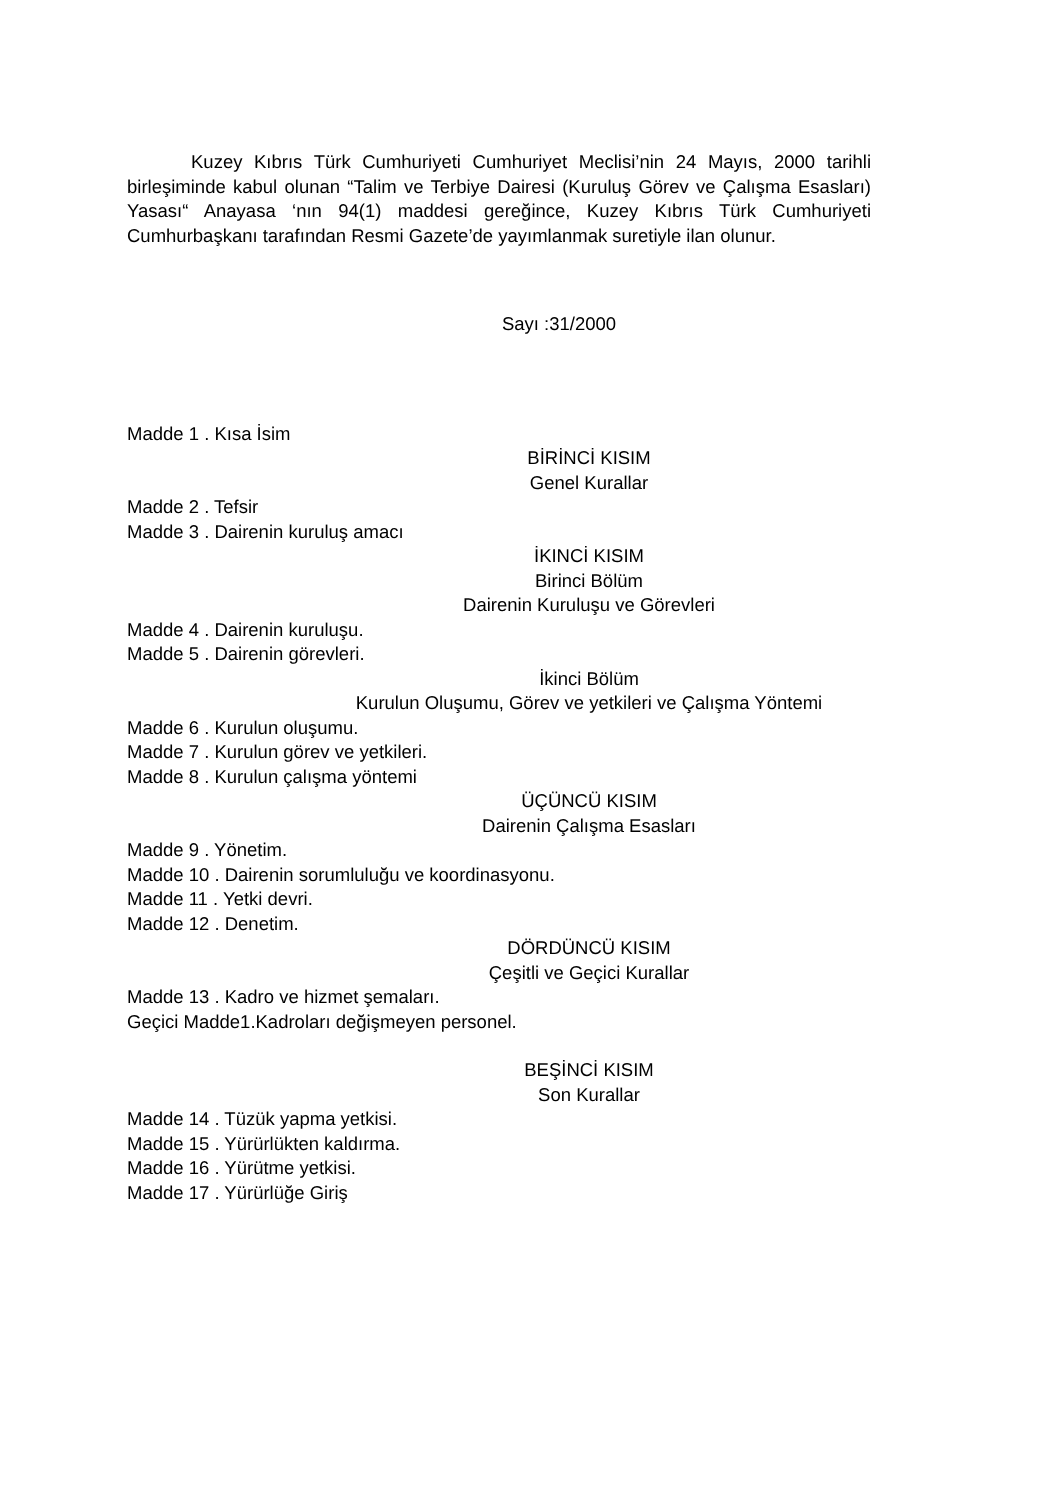Kuzey Kıbrıs Türk Cumhuriyeti Cumhuriyet Meclisi’nin 24 Mayıs, 2000 tarihli birleşiminde kabul olunan “Talim ve Terbiye Dairesi (Kuruluş Görev ve Çalışma Esasları) Yasası“ Anayasa ‘nın 94(1) maddesi gereğince, Kuzey Kıbrıs Türk Cumhuriyeti Cumhurbaşkanı tarafından Resmi Gazete’de yayımlanmak suretiyle ilan olunur.
Sayı :31/2000
Madde 1 . Kısa İsim
BİRİNCİ KISIM
Genel Kurallar
Madde 2 . Tefsir
Madde 3 . Dairenin kuruluş amacı
İKINCİ KISIM
Birinci Bölüm
Dairenin Kuruluşu ve Görevleri
Madde 4 . Dairenin kuruluşu.
Madde 5 . Dairenin görevleri.
İkinci Bölüm
Kurulun Oluşumu, Görev ve yetkileri ve Çalışma Yöntemi
Madde 6 . Kurulun oluşumu.
Madde 7 . Kurulun görev ve yetkileri.
Madde 8 . Kurulun çalışma yöntemi
ÜÇÜNCÜ KISIM
Dairenin Çalışma Esasları
Madde 9 . Yönetim.
Madde 10 . Dairenin sorumluluğu ve koordinasyonu.
Madde 11 . Yetki devri.
Madde 12 . Denetim.
DÖRDÜNCÜ KISIM
Çeşitli ve Geçici Kurallar
Madde 13 . Kadro ve hizmet şemaları.
Geçici Madde1.Kadroları değişmeyen personel.
BEŞİNCİ KISIM
Son Kurallar
Madde 14 . Tüzük yapma yetkisi.
Madde 15 . Yürürlükten kaldırma.
Madde 16 . Yürütme yetkisi.
Madde 17 . Yürürlüğe Giriş